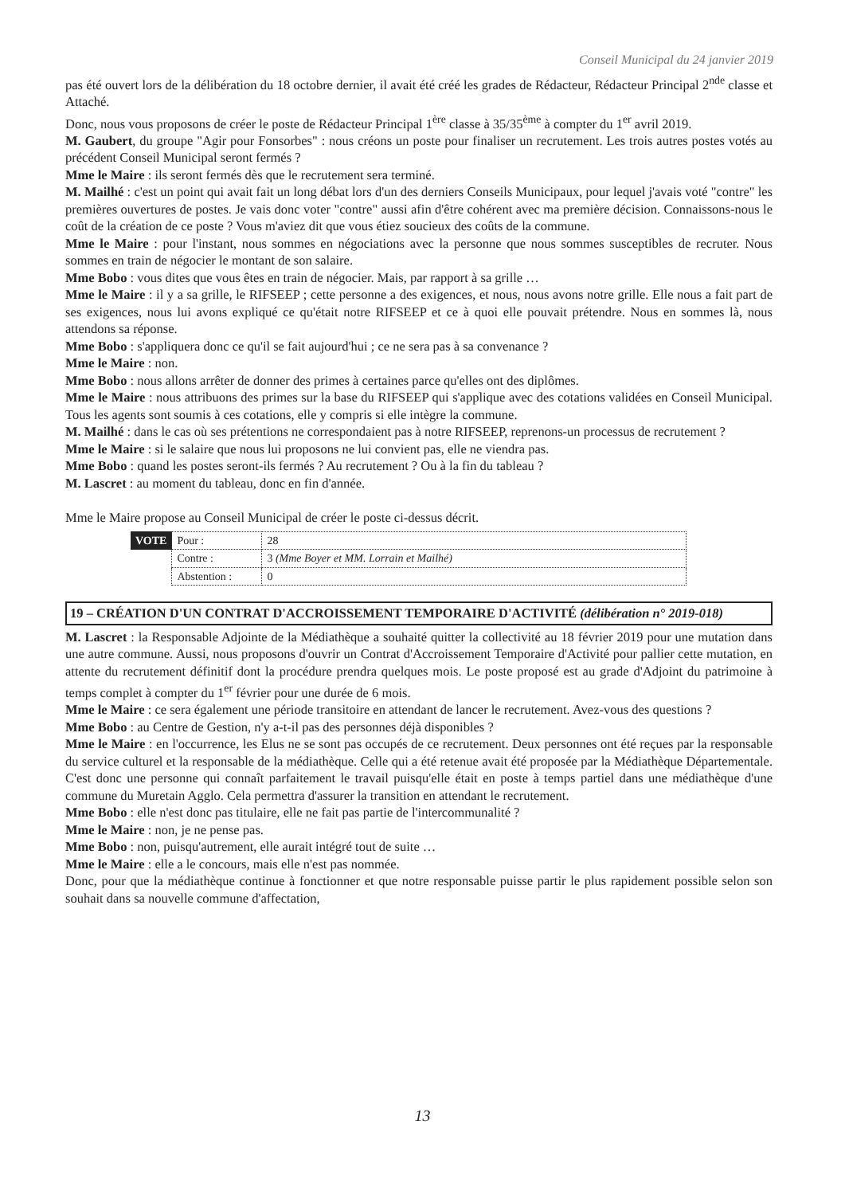Conseil Municipal du 24 janvier 2019
pas été ouvert lors de la délibération du 18 octobre dernier, il avait été créé les grades de Rédacteur, Rédacteur Principal 2<sup>nde</sup> classe et Attaché.
Donc, nous vous proposons de créer le poste de Rédacteur Principal 1<sup>ère</sup> classe à 35/35<sup>ème</sup> à compter du 1<sup>er</sup> avril 2019.
M. Gaubert, du groupe "Agir pour Fonsorbes" : nous créons un poste pour finaliser un recrutement. Les trois autres postes votés au précédent Conseil Municipal seront fermés ?
Mme le Maire : ils seront fermés dès que le recrutement sera terminé.
M. Mailhé : c'est un point qui avait fait un long débat lors d'un des derniers Conseils Municipaux, pour lequel j'avais voté "contre" les premières ouvertures de postes. Je vais donc voter "contre" aussi afin d'être cohérent avec ma première décision. Connaissons-nous le coût de la création de ce poste ? Vous m'aviez dit que vous étiez soucieux des coûts de la commune.
Mme le Maire : pour l'instant, nous sommes en négociations avec la personne que nous sommes susceptibles de recruter. Nous sommes en train de négocier le montant de son salaire.
Mme Bobo : vous dites que vous êtes en train de négocier. Mais, par rapport à sa grille …
Mme le Maire : il y a sa grille, le RIFSEEP ; cette personne a des exigences, et nous, nous avons notre grille. Elle nous a fait part de ses exigences, nous lui avons expliqué ce qu'était notre RIFSEEP et ce à quoi elle pouvait prétendre. Nous en sommes là, nous attendons sa réponse.
Mme Bobo : s'appliquera donc ce qu'il se fait aujourd'hui ; ce ne sera pas à sa convenance ?
Mme le Maire : non.
Mme Bobo : nous allons arrêter de donner des primes à certaines parce qu'elles ont des diplômes.
Mme le Maire : nous attribuons des primes sur la base du RIFSEEP qui s'applique avec des cotations validées en Conseil Municipal. Tous les agents sont soumis à ces cotations, elle y compris si elle intègre la commune.
M. Mailhé : dans le cas où ses prétentions ne correspondaient pas à notre RIFSEEP, reprenons-un processus de recrutement ?
Mme le Maire : si le salaire que nous lui proposons ne lui convient pas, elle ne viendra pas.
Mme Bobo : quand les postes seront-ils fermés ? Au recrutement ? Ou à la fin du tableau ?
M. Lascret : au moment du tableau, donc en fin d'année.
Mme le Maire propose au Conseil Municipal de créer le poste ci-dessus décrit.
| VOTE | Pour : | 28 |
| | Contre : | 3 (Mme Boyer et MM. Lorrain et Mailhé) |
| | Abstention : | 0 |
19 – CRÉATION D'UN CONTRAT D'ACCROISSEMENT TEMPORAIRE D'ACTIVITÉ (délibération n° 2019-018)
M. Lascret : la Responsable Adjointe de la Médiathèque a souhaité quitter la collectivité au 18 février 2019 pour une mutation dans une autre commune. Aussi, nous proposons d'ouvrir un Contrat d'Accroissement Temporaire d'Activité pour pallier cette mutation, en attente du recrutement définitif dont la procédure prendra quelques mois. Le poste proposé est au grade d'Adjoint du patrimoine à temps complet à compter du 1<sup>er</sup> février pour une durée de 6 mois.
Mme le Maire : ce sera également une période transitoire en attendant de lancer le recrutement. Avez-vous des questions ?
Mme Bobo : au Centre de Gestion, n'y a-t-il pas des personnes déjà disponibles ?
Mme le Maire : en l'occurrence, les Elus ne se sont pas occupés de ce recrutement. Deux personnes ont été reçues par la responsable du service culturel et la responsable de la médiathèque. Celle qui a été retenue avait été proposée par la Médiathèque Départementale. C'est donc une personne qui connaît parfaitement le travail puisqu'elle était en poste à temps partiel dans une médiathèque d'une commune du Muretain Agglo. Cela permettra d'assurer la transition en attendant le recrutement.
Mme Bobo : elle n'est donc pas titulaire, elle ne fait pas partie de l'intercommunalité ?
Mme le Maire : non, je ne pense pas.
Mme Bobo : non, puisqu'autrement, elle aurait intégré tout de suite …
Mme le Maire : elle a le concours, mais elle n'est pas nommée.
Donc, pour que la médiathèque continue à fonctionner et que notre responsable puisse partir le plus rapidement possible selon son souhait dans sa nouvelle commune d'affectation,
13